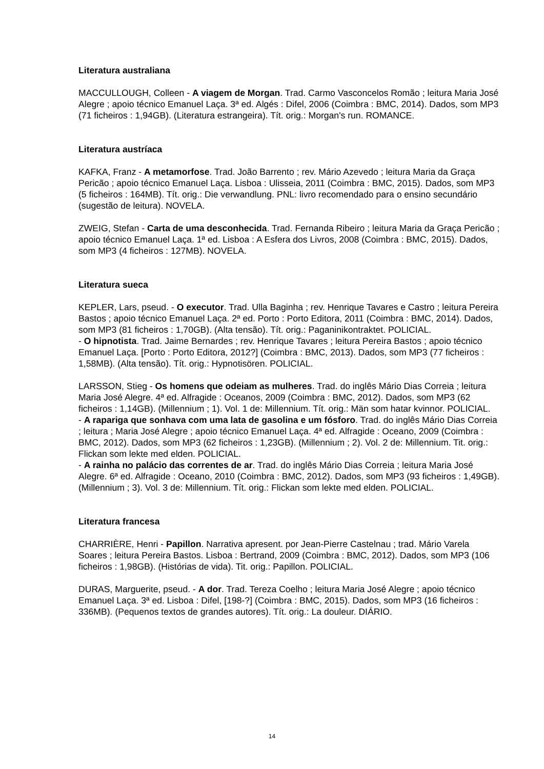Literatura australiana
MACCULLOUGH, Colleen - A viagem de Morgan. Trad. Carmo Vasconcelos Romão ; leitura Maria José Alegre ; apoio técnico Emanuel Laça. 3ª ed. Algés : Difel, 2006 (Coimbra : BMC, 2014). Dados, som MP3 (71 ficheiros : 1,94GB). (Literatura estrangeira). Tít. orig.: Morgan's run. ROMANCE.
Literatura austríaca
KAFKA, Franz - A metamorfose. Trad. João Barrento ; rev. Mário Azevedo ; leitura Maria da Graça Pericão ; apoio técnico Emanuel Laça. Lisboa : Ulisseia, 2011 (Coimbra : BMC, 2015). Dados, som MP3 (5 ficheiros : 164MB). Tít. orig.: Die verwandlung. PNL: livro recomendado para o ensino secundário (sugestão de leitura). NOVELA.
ZWEIG, Stefan - Carta de uma desconhecida. Trad. Fernanda Ribeiro ; leitura Maria da Graça Pericão ; apoio técnico Emanuel Laça. 1ª ed. Lisboa : A Esfera dos Livros, 2008 (Coimbra : BMC, 2015). Dados, som MP3 (4 ficheiros : 127MB). NOVELA.
Literatura sueca
KEPLER, Lars, pseud. - O executor. Trad. Ulla Baginha ; rev. Henrique Tavares e Castro ; leitura Pereira Bastos ; apoio técnico Emanuel Laça. 2ª ed. Porto : Porto Editora, 2011 (Coimbra : BMC, 2014). Dados, som MP3 (81 ficheiros : 1,70GB). (Alta tensão). Tít. orig.: Paganinikontraktet. POLICIAL.
- O hipnotista. Trad. Jaime Bernardes ; rev. Henrique Tavares ; leitura Pereira Bastos ; apoio técnico Emanuel Laça. [Porto : Porto Editora, 2012?] (Coimbra : BMC, 2013). Dados, som MP3 (77 ficheiros : 1,58MB). (Alta tensão). Tít. orig.: Hypnotisören. POLICIAL.
LARSSON, Stieg - Os homens que odeiam as mulheres. Trad. do inglês Mário Dias Correia ; leitura Maria José Alegre. 4ª ed. Alfragide : Oceanos, 2009 (Coimbra : BMC, 2012). Dados, som MP3 (62 ficheiros : 1,14GB). (Millennium ; 1). Vol. 1 de: Millennium. Tít. orig.: Män som hatar kvinnor. POLICIAL.
- A rapariga que sonhava com uma lata de gasolina e um fósforo. Trad. do inglês Mário Dias Correia ; leitura ; Maria José Alegre ; apoio técnico Emanuel Laça. 4ª ed. Alfragide : Oceano, 2009 (Coimbra : BMC, 2012). Dados, som MP3 (62 ficheiros : 1,23GB). (Millennium ; 2). Vol. 2 de: Millennium. Tit. orig.: Flickan som lekte med elden. POLICIAL.
- A rainha no palácio das correntes de ar. Trad. do inglês Mário Dias Correia ; leitura Maria José Alegre. 6ª ed. Alfragide : Oceano, 2010 (Coimbra : BMC, 2012). Dados, som MP3 (93 ficheiros : 1,49GB). (Millennium ; 3). Vol. 3 de: Millennium. Tít. orig.: Flickan som lekte med elden. POLICIAL.
Literatura francesa
CHARRIÈRE, Henri - Papillon. Narrativa apresent. por Jean-Pierre Castelnau ; trad. Mário Varela Soares ; leitura Pereira Bastos. Lisboa : Bertrand, 2009 (Coimbra : BMC, 2012). Dados, som MP3 (106 ficheiros : 1,98GB). (Histórias de vida). Tit. orig.: Papillon. POLICIAL.
DURAS, Marguerite, pseud. - A dor. Trad. Tereza Coelho ; leitura Maria José Alegre ; apoio técnico Emanuel Laça. 3ª ed. Lisboa : Difel, [198-?] (Coimbra : BMC, 2015). Dados, som MP3 (16 ficheiros : 336MB). (Pequenos textos de grandes autores). Tít. orig.: La douleur. DIÁRIO.
14